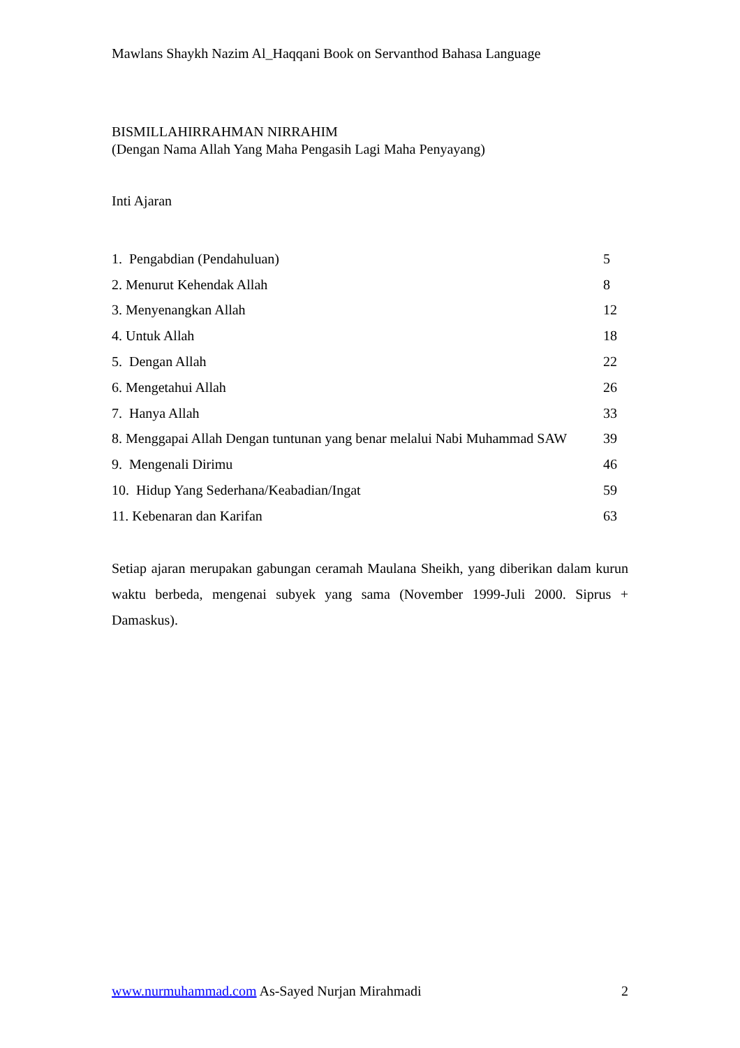Mawlans Shaykh Nazim Al_Haqqani Book on Servanthod Bahasa Language
BISMILLAHIRRAHMAN NIRRAHIM
(Dengan Nama Allah Yang Maha Pengasih Lagi Maha Penyayang)
Inti Ajaran
1. Pengabdian (Pendahuluan) 5
2. Menurut Kehendak Allah 8
3. Menyenangkan Allah 12
4. Untuk Allah 18
5. Dengan Allah 22
6. Mengetahui Allah 26
7. Hanya Allah 33
8. Menggapai Allah Dengan tuntunan yang benar melalui Nabi Muhammad SAW 39
9. Mengenali Dirimu 46
10. Hidup Yang Sederhana/Keabadian/Ingat 59
11. Kebenaran dan Karifan 63
Setiap ajaran merupakan gabungan ceramah Maulana Sheikh, yang diberikan dalam kurun waktu berbeda, mengenai subyek yang sama (November 1999-Juli 2000. Siprus + Damaskus).
www.nurmuhammad.com As-Sayed Nurjan Mirahmadi 2